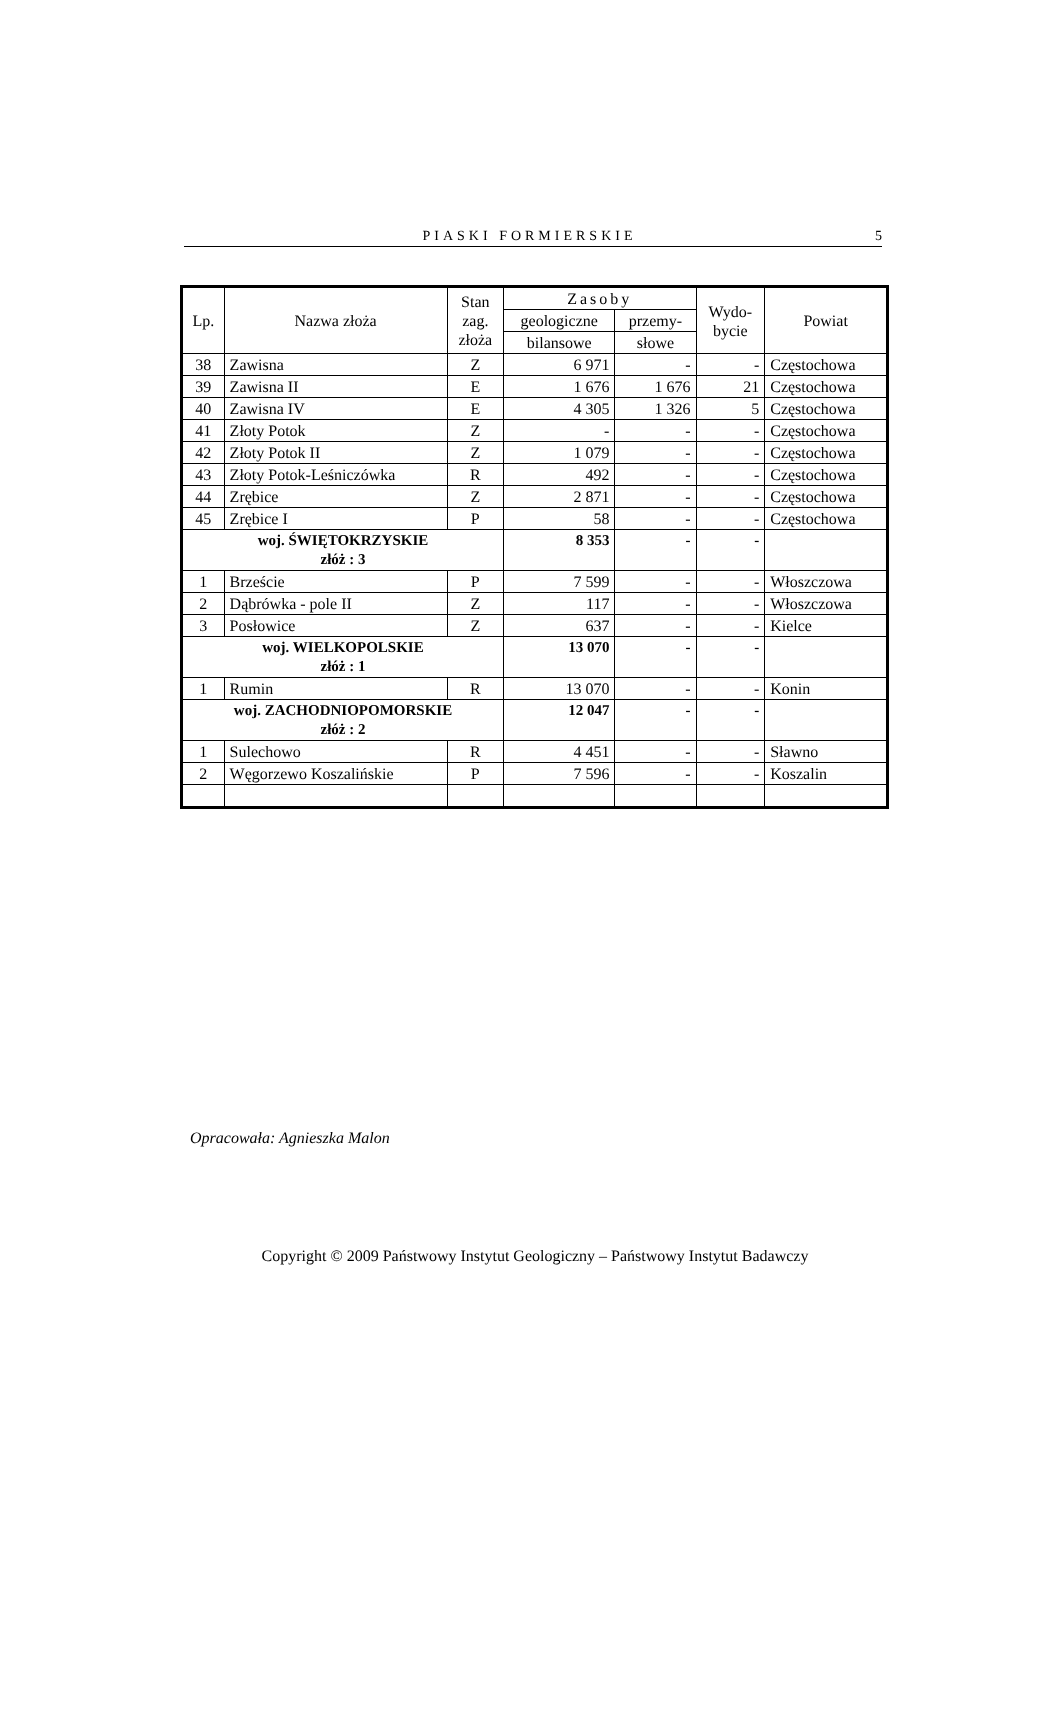PIASKI FORMIERSKIE 5
| Lp. | Nazwa złoża | Stan zag. złoża | Zasoby | | Wydo- bycie | Powiat |
| --- | --- | --- | --- | --- | --- | --- |
| | | | geologiczne | przemy- | | |
| | | | bilansowe | słowe | | |
| 38 | Zawisna | Z | 6 971 | - | - | Częstochowa |
| 39 | Zawisna II | E | 1 676 | 1 676 | 21 | Częstochowa |
| 40 | Zawisna IV | E | 4 305 | 1 326 | 5 | Częstochowa |
| 41 | Złoty Potok | Z | - | - | - | Częstochowa |
| 42 | Złoty Potok II | Z | 1 079 | - | - | Częstochowa |
| 43 | Złoty Potok-Leśniczówka | R | 492 | - | - | Częstochowa |
| 44 | Zrębice | Z | 2 871 | - | - | Częstochowa |
| 45 | Zrębice I | P | 58 | - | - | Częstochowa |
| woj. ŚWIĘTOKRZYSKIE złóż : 3 | | | 8 353 | - | - | |
| 1 | Brzeście | P | 7 599 | - | - | Włoszczowa |
| 2 | Dąbrówka - pole II | Z | 117 | - | - | Włoszczowa |
| 3 | Posłowice | Z | 637 | - | - | Kielce |
| woj. WIELKOPOLSKIE złóż : 1 | | | 13 070 | - | - | |
| 1 | Rumin | R | 13 070 | - | - | Konin |
| woj. ZACHODNIOPOMORSKIE złóż : 2 | | | 12 047 | - | - | |
| 1 | Sulechowo | R | 4 451 | - | - | Sławno |
| 2 | Węgorzewo Koszalińskie | P | 7 596 | - | - | Koszalin |
Opracowała: Agnieszka Malon
Copyright © 2009 Państwowy Instytut Geologiczny – Państwowy Instytut Badawczy